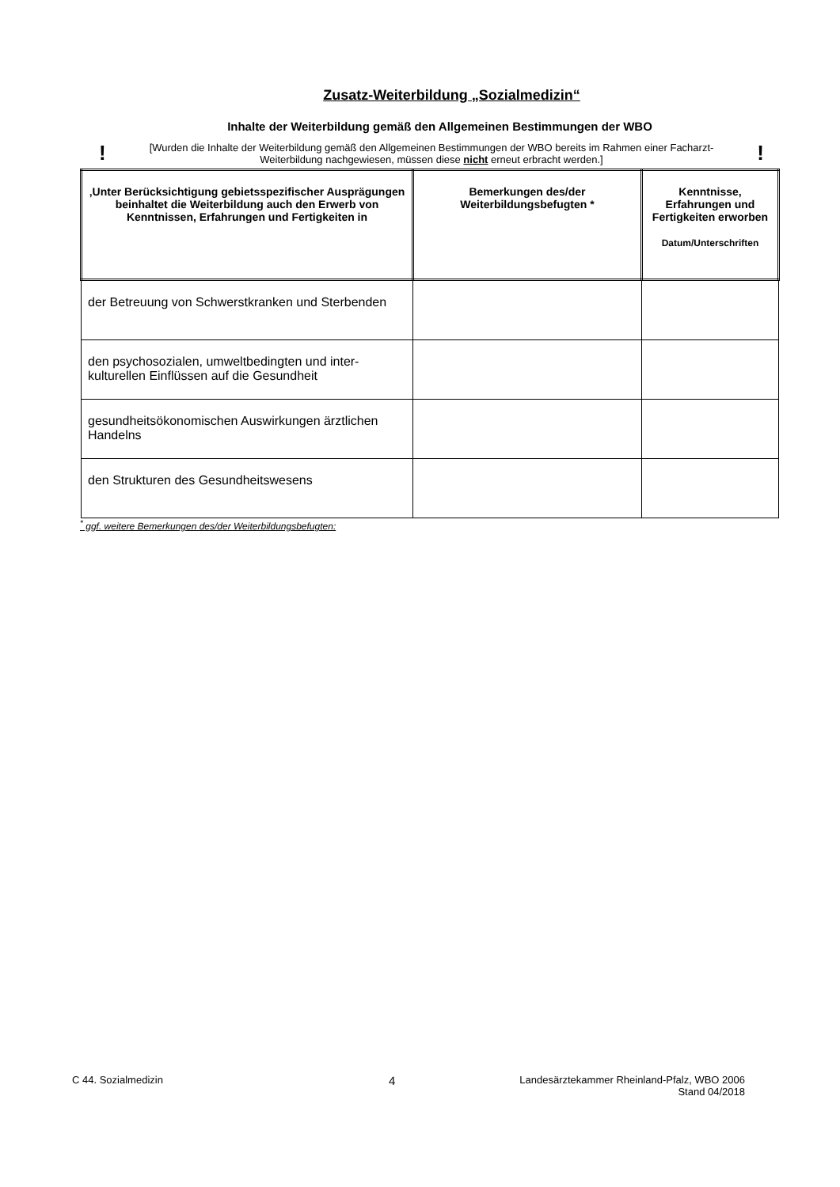Zusatz-Weiterbildung „Sozialmedizin“
Inhalte der Weiterbildung gemäß den Allgemeinen Bestimmungen der WBO
! [Wurden die Inhalte der Weiterbildung gemäß den Allgemeinen Bestimmungen der WBO bereits im Rahmen einer Facharzt-Weiterbildung nachgewiesen, müssen diese nicht erneut erbracht werden.]!
| ‚Unter Berücksichtigung gebietsspezifischer Ausprägungen beinhaltet die Weiterbildung auch den Erwerb von Kenntnissen, Erfahrungen und Fertigkeiten in | Bemerkungen des/der Weiterbildungsbefugten * | Kenntnisse, Erfahrungen und Fertigkeiten erworben Datum/Unterschriften |
| --- | --- | --- |
| der Betreuung von Schwerstkranken und Sterbenden | | |
| den psychosozialen, umweltbedingten und inter-kulturellen Einflüssen auf die Gesundheit | | |
| gesundheitsökonomischen Auswirkungen ärztlichen Handelns | | |
| den Strukturen des Gesundheitswesens | | |
<sup>*</sup> ggf. weitere Bemerkungen des/der Weiterbildungsbefugten:
C 44. Sozialmedizin 4 Landesärztekammer Rheinland-Pfalz, WBO 2006
Stand 04/2018